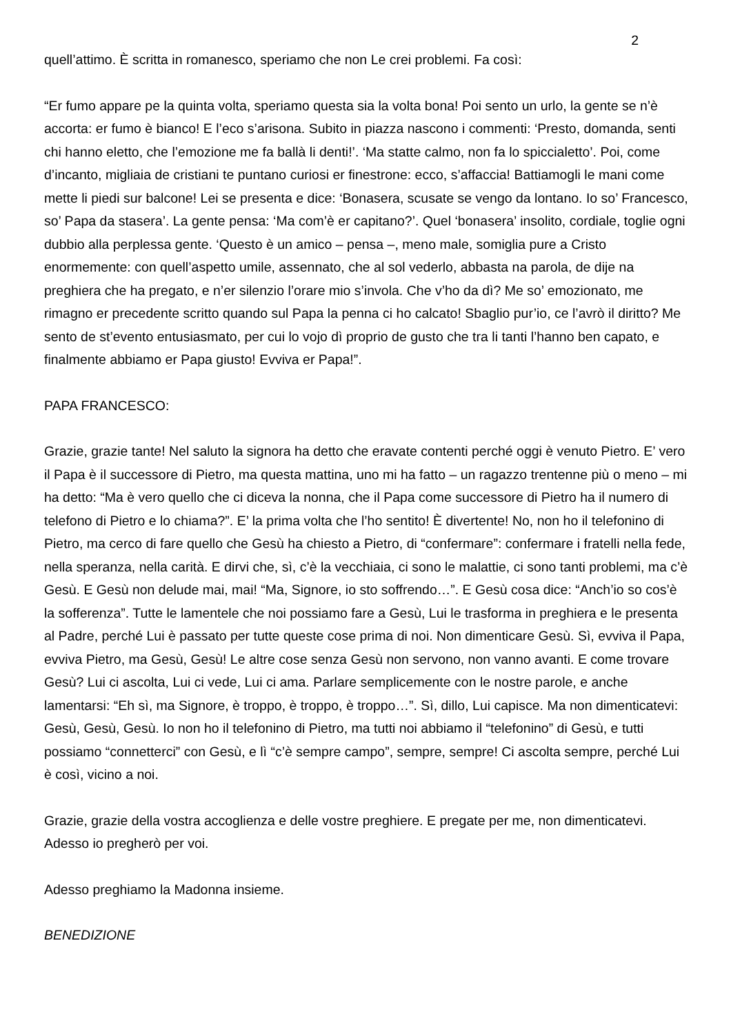2
quell’attimo. È scritta in romanesco, speriamo che non Le crei problemi. Fa così:
“Er fumo appare pe la quinta volta, speriamo questa sia la volta bona! Poi sento un urlo, la gente se n’è accorta: er fumo è bianco! E l’eco s’arisona. Subito in piazza nascono i commenti: ‘Presto, domanda, senti chi hanno eletto, che l’emozione me fa ballà li denti!’. ‘Ma statte calmo, non fa lo spiccialetto’. Poi, come d’incanto, migliaia de cristiani te puntano curiosi er finestrone: ecco, s’affaccia! Battiamogli le mani come mette li piedi sur balcone! Lei se presenta e dice: ‘Bonasera, scusate se vengo da lontano. Io so’ Francesco, so’ Papa da stasera’. La gente pensa: ‘Ma com’è er capitano?’. Quel ‘bonasera’ insolito, cordiale, toglie ogni dubbio alla perplessa gente. ‘Questo è un amico – pensa –, meno male, somiglia pure a Cristo enormemente: con quell’aspetto umile, assennato, che al sol vederlo, abbasta na parola, de dije na preghiera che ha pregato, e n’er silenzio l’orare mio s’invola. Che v’ho da dì? Me so’ emozionato, me rimagno er precedente scritto quando sul Papa la penna ci ho calcato! Sbaglio pur’io, ce l’avrò il diritto? Me sento de st’evento entusiasmato, per cui lo vojo dì proprio de gusto che tra li tanti l’hanno ben capato, e finalmente abbiamo er Papa giusto! Evviva er Papa!”.
PAPA FRANCESCO:
Grazie, grazie tante! Nel saluto la signora ha detto che eravate contenti perché oggi è venuto Pietro. E’ vero il Papa è il successore di Pietro, ma questa mattina, uno mi ha fatto – un ragazzo trentenne più o meno – mi ha detto: “Ma è vero quello che ci diceva la nonna, che il Papa come successore di Pietro ha il numero di telefono di Pietro e lo chiama?”. E’ la prima volta che l’ho sentito! È divertente! No, non ho il telefonino di Pietro, ma cerco di fare quello che Gesù ha chiesto a Pietro, di “confermare”: confermare i fratelli nella fede, nella speranza, nella carità. E dirvi che, sì, c’è la vecchiaia, ci sono le malattie, ci sono tanti problemi, ma c’è Gesù. E Gesù non delude mai, mai! “Ma, Signore, io sto soffrendo…”. E Gesù cosa dice: “Anch’io so cos’è la sofferenza”. Tutte le lamentele che noi possiamo fare a Gesù, Lui le trasforma in preghiera e le presenta al Padre, perché Lui è passato per tutte queste cose prima di noi. Non dimenticare Gesù. Sì, evviva il Papa, evviva Pietro, ma Gesù, Gesù! Le altre cose senza Gesù non servono, non vanno avanti. E come trovare Gesù? Lui ci ascolta, Lui ci vede, Lui ci ama. Parlare semplicemente con le nostre parole, e anche lamentarsi: “Eh sì, ma Signore, è troppo, è troppo, è troppo…”. Sì, dillo, Lui capisce. Ma non dimenticatevi: Gesù, Gesù, Gesù. Io non ho il telefonino di Pietro, ma tutti noi abbiamo il “telefonino” di Gesù, e tutti possiamo “connetterci” con Gesù, e lì “c’è sempre campo”, sempre, sempre! Ci ascolta sempre, perché Lui è così, vicino a noi.
Grazie, grazie della vostra accoglienza e delle vostre preghiere. E pregate per me, non dimenticatevi. Adesso io pregherò per voi.
Adesso preghiamo la Madonna insieme.
BENEDIZIONE